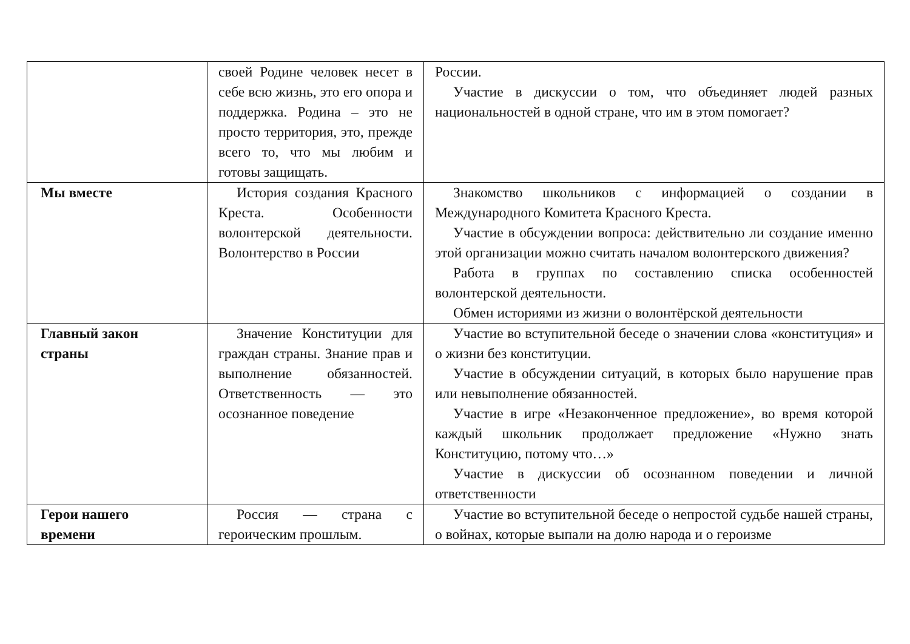| | своей Родине человек несет в себе всю жизнь, это его опора и поддержка. Родина – это не просто территория, это, прежде всего то, что мы любим и готовы защищать. | России. Участие в дискуссии о том, что объединяет людей разных национальностей в одной стране, что им в этом помогает? |
| Мы вместе | История создания Красного Креста. Особенности волонтерской деятельности. Волонтерство в России | Знакомство школьников с информацией о создании в Международного Комитета Красного Креста. Участие в обсуждении вопроса: действительно ли создание именно этой организации можно считать началом волонтерского движения? Работа в группах по составлению списка особенностей волонтерской деятельности. Обмен историями из жизни о волонтёрской деятельности |
| Главный закон страны | Значение Конституции для граждан страны. Знание прав и выполнение обязанностей. Ответственность — это осознанное поведение | Участие во вступительной беседе о значении слова «конституция» и о жизни без конституции. Участие в обсуждении ситуаций, в которых было нарушение прав или невыполнение обязанностей. Участие в игре «Незаконченное предложение», во время которой каждый школьник продолжает предложение «Нужно знать Конституцию, потому что…» Участие в дискуссии об осознанном поведении и личной ответственности |
| Герои нашего времени | Россия — страна с героическим прошлым. | Участие во вступительной беседе о непростой судьбе нашей страны, о войнах, которые выпали на долю народа и о героизме |